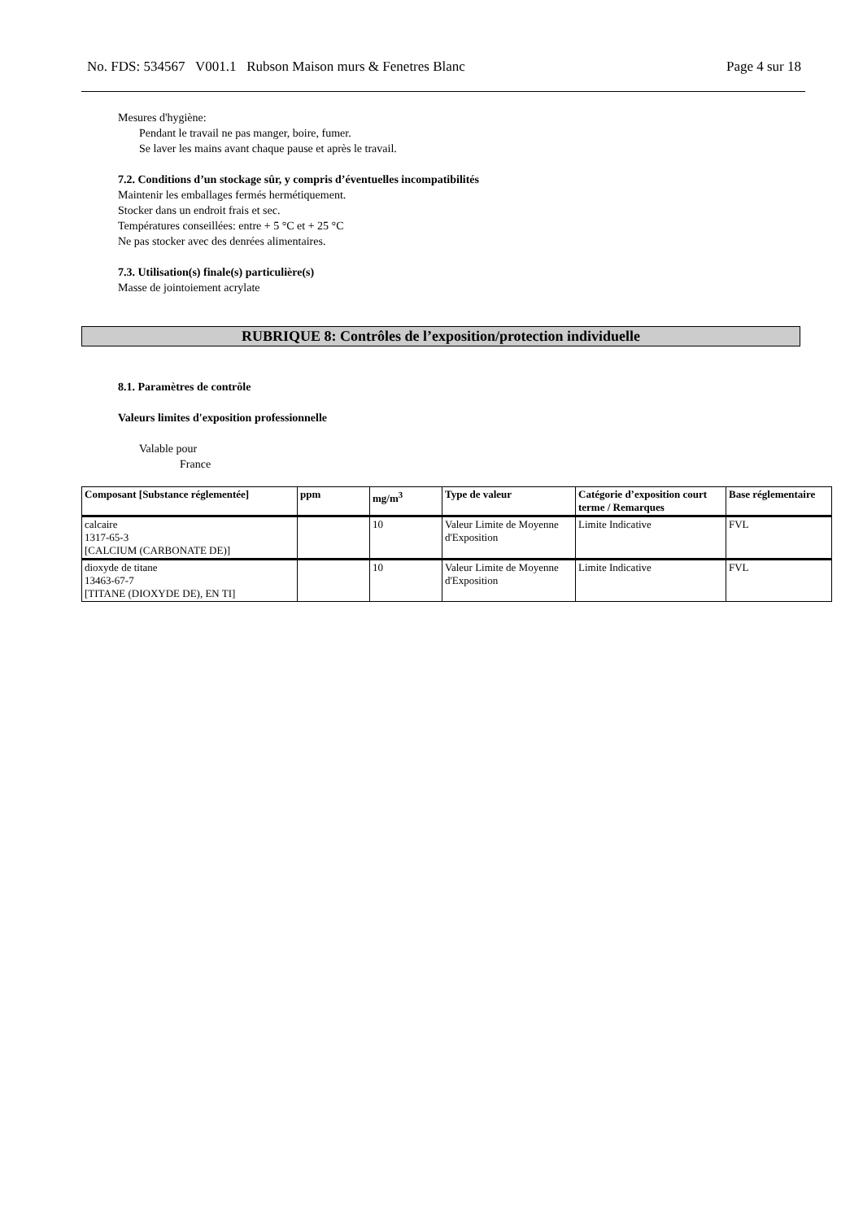No. FDS: 534567 V001.1 Rubson Maison murs & Fenetres Blanc Page 4 sur 18
Mesures d'hygiène:
Pendant le travail ne pas manger, boire, fumer.
Se laver les mains avant chaque pause et après le travail.
7.2. Conditions d’un stockage sûr, y compris d’éventuelles incompatibilités
Maintenir les emballages fermés hermétiquement.
Stocker dans un endroit frais et sec.
Températures conseillées: entre + 5 °C et + 25 °C
Ne pas stocker avec des denrées alimentaires.
7.3. Utilisation(s) finale(s) particulière(s)
Masse de jointoiement acrylate
RUBRIQUE 8: Contrôles de l’exposition/protection individuelle
8.1. Paramètres de contrôle
Valeurs limites d'exposition professionnelle
Valable pour
France
| Composant [Substance réglementée] | ppm | mg/m<sup>3</sup> | Type de valeur | Catégorie d’exposition court terme / Remarques | Base réglementaire |
| --- | --- | --- | --- | --- | --- |
| calcaire 1317-65-3 [CALCIUM (CARBONATE DE)] | | 10 | Valeur Limite de Moyenne d'Exposition | Limite Indicative | FVL |
| dioxyde de titane 13463-67-7 [TITANE (DIOXYDE DE), EN TI] | | 10 | Valeur Limite de Moyenne d'Exposition | Limite Indicative | FVL |